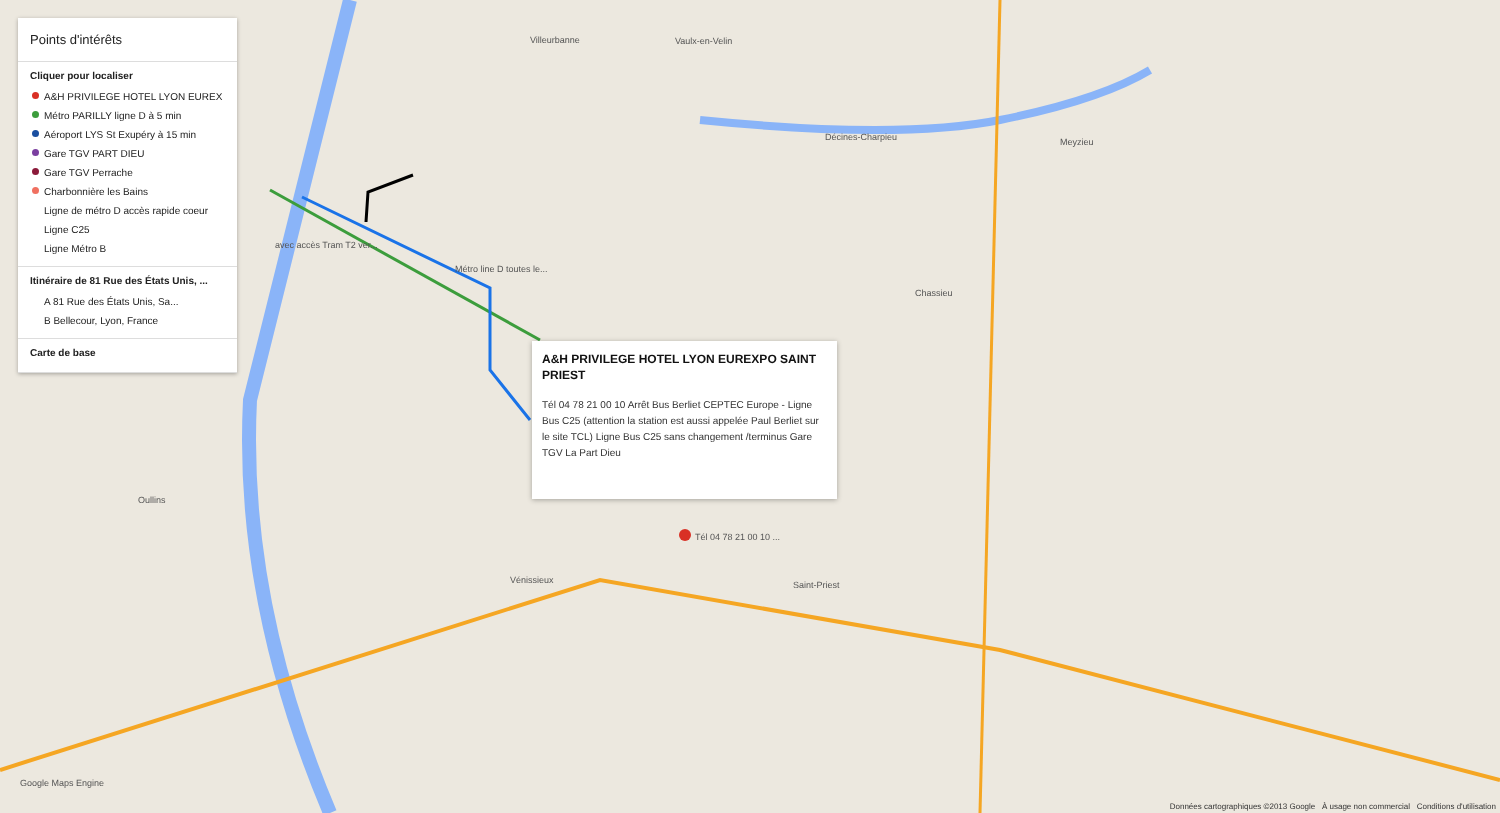Villeurbanne Vaulx-en-Velin
Meyzieu Décines-Charpieu
Chassieu
Vénissieux Saint-Priest
Oullins
avec accès Tram T2 ver...
Métro line D toutes le...
Tél 04 78 21 00 10 ...
Google Maps Engine
Points d'intérêts
Cliquer pour localiser
A&H PRIVILEGE HOTEL LYON EUREX
Métro PARILLY ligne D à 5 min
Aéroport LYS St Exupéry à 15 min
Gare TGV PART DIEU
Gare TGV Perrache
Charbonnière les Bains
Ligne de métro D accès rapide coeur
Ligne C25
Ligne Métro B
Itinéraire de 81 Rue des États Unis, ...
A 81 Rue des États Unis, Sa...
B Bellecour, Lyon, France
Carte de base
A&H PRIVILEGE HOTEL LYON EUREXPO SAINT PRIEST
Tél 04 78 21 00 10 Arrêt Bus Berliet CEPTEC Europe - Ligne Bus C25 (attention la station est aussi appelée Paul Berliet sur le site TCL) Ligne Bus C25 sans changement /terminus Gare TGV La Part Dieu
Données cartographiques ©2013 Google À usage non commercial Conditions d'utilisation